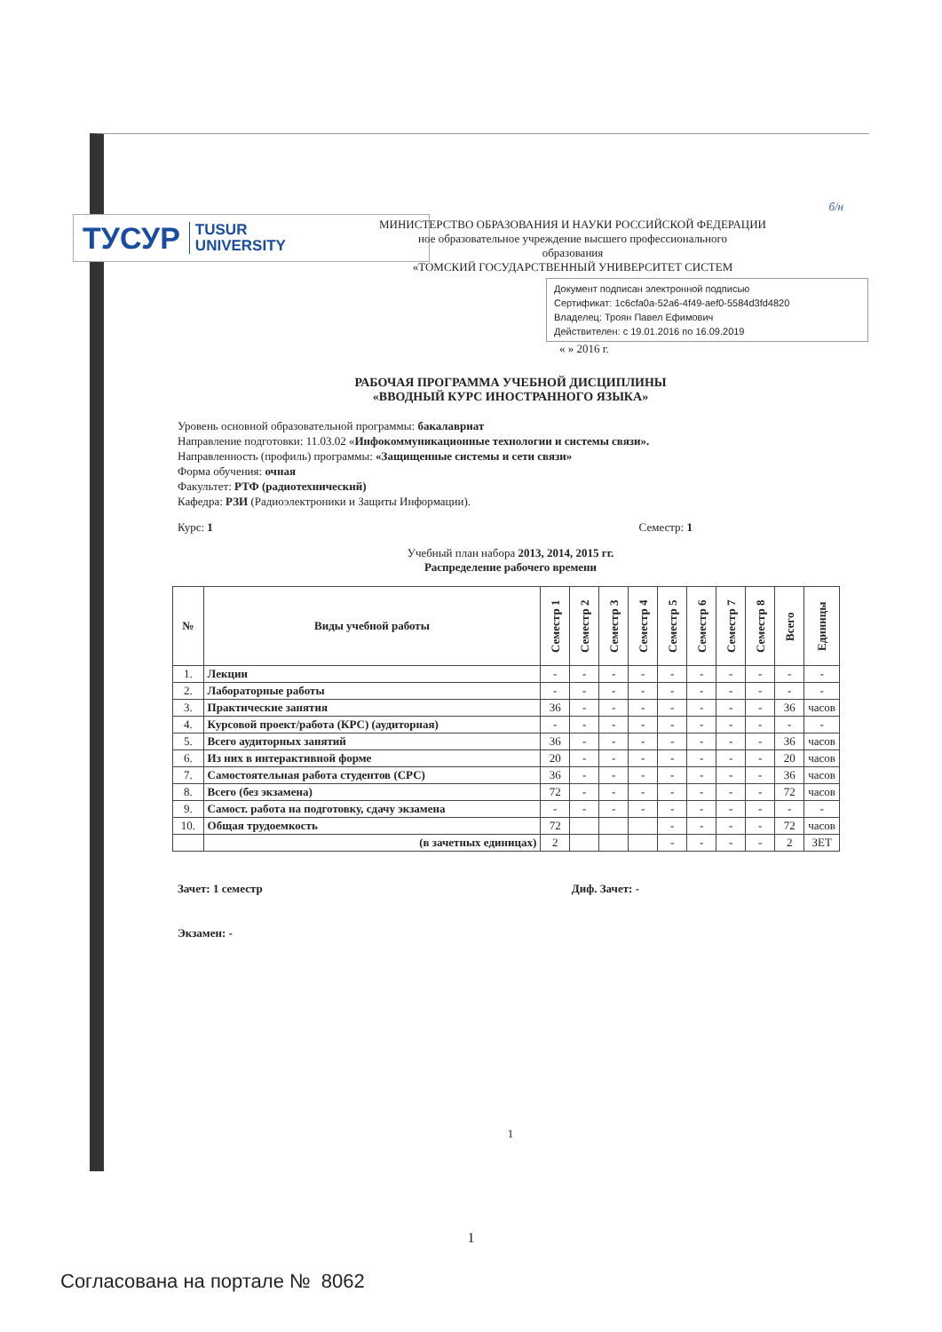б/н
ТУСУР TUSUR
UNIVERSITY
МИНИСТЕРСТВО ОБРАЗОВАНИЯ И НАУКИ РОССИЙСКОЙ ФЕДЕРАЦИИ
ное образовательное учреждение высшего профессионального
образования
«ТОМСКИЙ ГОСУДАРСТВЕННЫЙ УНИВЕРСИТЕТ СИСТЕМ
Документ подписан электронной подписью
Сертификат: 1c6cfa0a-52a6-4f49-aef0-5584d3fd4820
Владелец: Троян Павел Ефимович
Действителен: с 19.01.2016 по 16.09.2019
« » 2016 г.
РАБОЧАЯ ПРОГРАММА УЧЕБНОЙ ДИСЦИПЛИНЫ
«ВВОДНЫЙ КУРС ИНОСТРАННОГО ЯЗЫКА»
Уровень основной образовательной программы: бакалавриат
Направление подготовки: 11.03.02 «Инфокоммуникационные технологии и системы связи».
Направленность (профиль) программы: «Защищенные системы и сети связи»
Форма обучения: очная
Факультет: РТФ (радиотехнический)
Кафедра: РЗИ (Радиоэлектроники и Защиты Информации).
Курс: 1 Семестр: 1
Учебный план набора 2013, 2014, 2015 гг.
Распределение рабочего времени
| № | Виды учебной работы | Семестр 1 | Семестр 2 | Семестр 3 | Семестр 4 | Семестр 5 | Семестр 6 | Семестр 7 | Семестр 8 | Всего | Единицы |
| --- | --- | --- | --- | --- | --- | --- | --- | --- | --- | --- | --- |
| 1. | Лекции | - | - | - | - | - | - | - | - | - | - |
| 2. | Лабораторные работы | - | - | - | - | - | - | - | - | - | - |
| 3. | Практические занятия | 36 | - | - | - | - | - | - | - | 36 | часов |
| 4. | Курсовой проект/работа (КРС) (аудиторная) | - | - | - | - | - | - | - | - | - | - |
| 5. | Всего аудиторных занятий | 36 | - | - | - | - | - | - | - | 36 | часов |
| 6. | Из них в интерактивной форме | 20 | - | - | - | - | - | - | - | 20 | часов |
| 7. | Самостоятельная работа студентов (СРС) | 36 | - | - | - | - | - | - | - | 36 | часов |
| 8. | Всего (без экзамена) | 72 | - | - | - | - | - | - | - | 72 | часов |
| 9. | Самост. работа на подготовку, сдачу экзамена | - | - | - | - | - | - | - | - | - | - |
| 10. | Общая трудоемкость | 72 | | | | - | - | - | - | 72 | часов |
| | (в зачетных единицах) | 2 | | | | - | - | - | - | 2 | ЗЕТ |
Зачет: 1 семестр Диф. Зачет: -
Экзамен: -
1
1
Согласована на портале № 8062